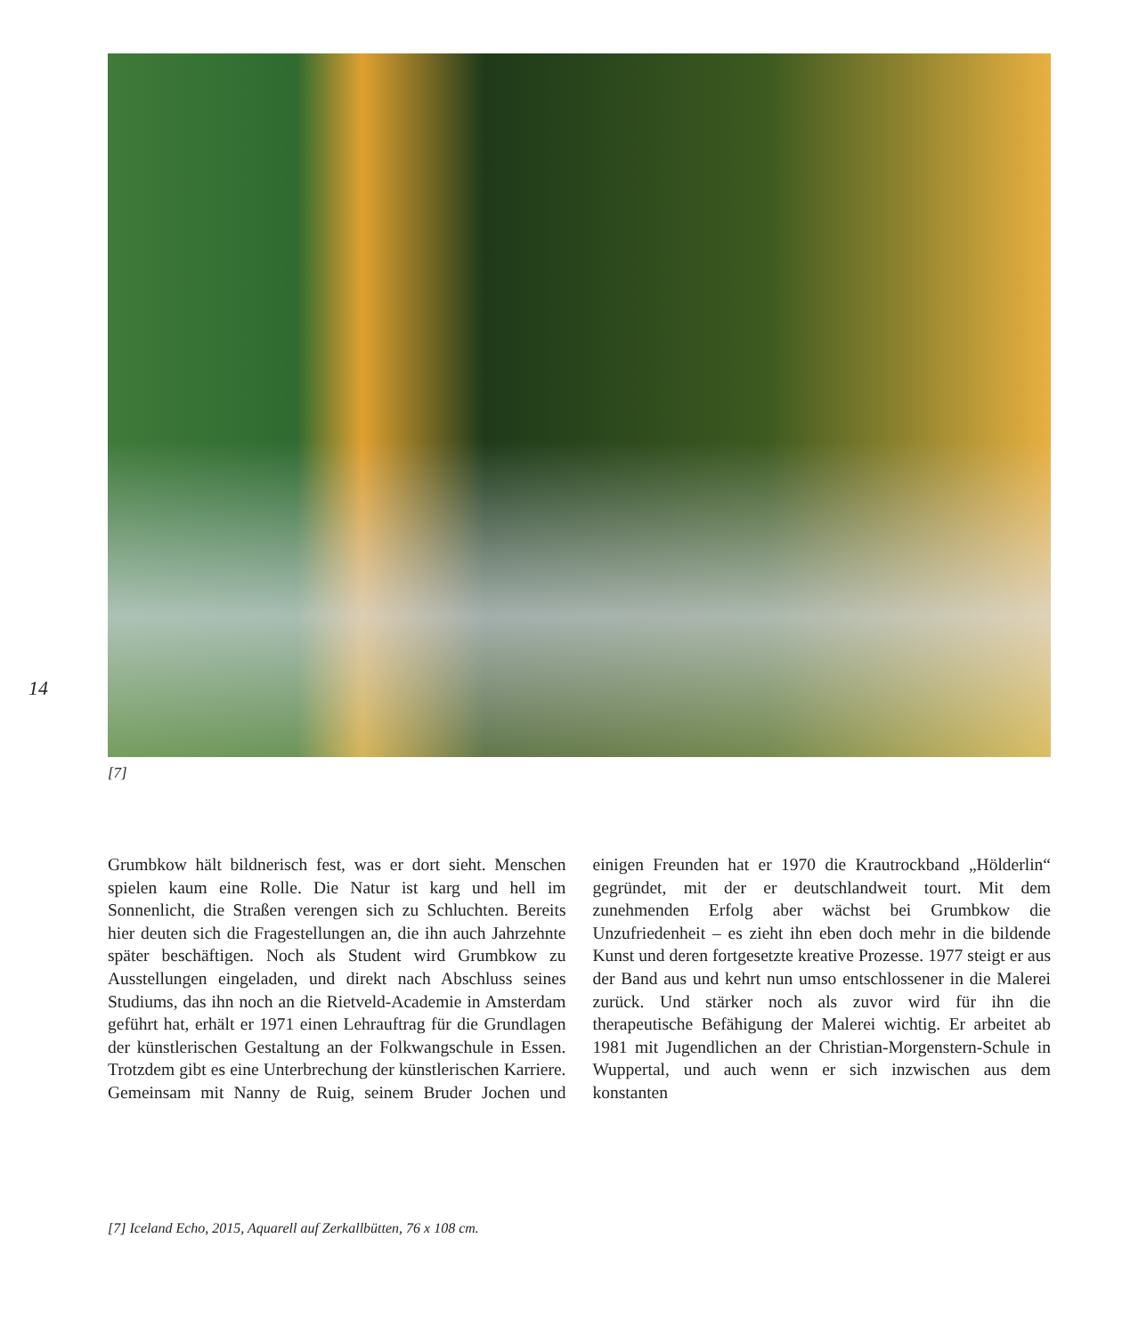14
[7]
Grumbkow hält bildnerisch fest, was er dort sieht. Menschen spielen kaum eine Rolle. Die Natur ist karg und hell im Sonnenlicht, die Straßen verengen sich zu Schluchten. Bereits hier deuten sich die Fragestellungen an, die ihn auch Jahrzehnte später beschäftigen. Noch als Student wird Grumbkow zu Ausstellungen eingeladen, und direkt nach Abschluss seines Studiums, das ihn noch an die Rietveld-Academie in Amsterdam geführt hat, erhält er 1971 einen Lehrauftrag für die Grundlagen der künstlerischen Gestaltung an der Folkwangschule in Essen. Trotzdem gibt es eine Unterbrechung der künstlerischen Karriere. Gemeinsam mit Nanny de Ruig, seinem Bruder Jochen und einigen Freunden hat er 1970 die Krautrockband „Hölderlin“ gegründet, mit der er deutschlandweit tourt. Mit dem zunehmenden Erfolg aber wächst bei Grumbkow die Unzufriedenheit – es zieht ihn eben doch mehr in die bildende Kunst und deren fortgesetzte kreative Prozesse. 1977 steigt er aus der Band aus und kehrt nun umso entschlossener in die Malerei zurück. Und stärker noch als zuvor wird für ihn die therapeutische Befähigung der Malerei wichtig. Er arbeitet ab 1981 mit Jugendlichen an der Christian-Morgenstern-Schule in Wuppertal, und auch wenn er sich inzwischen aus dem konstanten
[7] Iceland Echo, 2015, Aquarell auf Zerkallbütten, 76 x 108 cm.